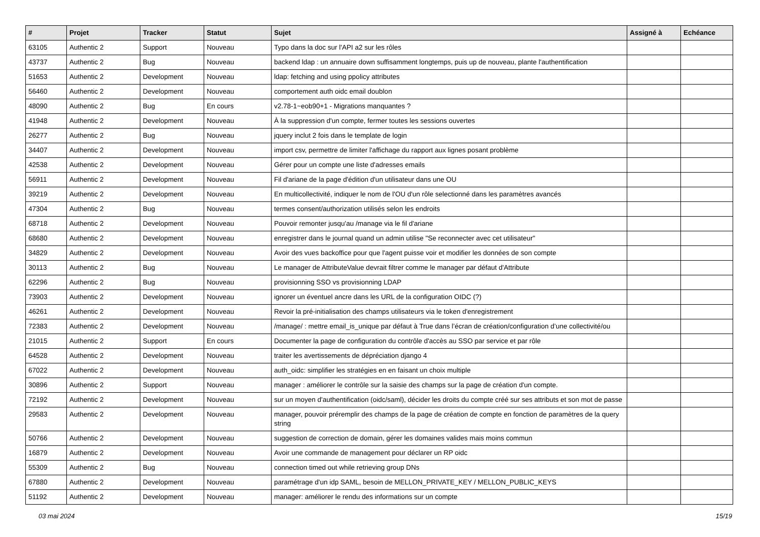| # | Projet | Tracker | Statut | Sujet | Assigné à | Echéance |
| --- | --- | --- | --- | --- | --- | --- |
| 63105 | Authentic 2 | Support | Nouveau | Typo dans la doc sur l'API a2 sur les rôles | | |
| 43737 | Authentic 2 | Bug | Nouveau | backend ldap : un annuaire down suffisamment longtemps, puis up de nouveau, plante l'authentification | | |
| 51653 | Authentic 2 | Development | Nouveau | ldap: fetching and using ppolicy attributes | | |
| 56460 | Authentic 2 | Development | Nouveau | comportement auth oidc email doublon | | |
| 48090 | Authentic 2 | Bug | En cours | v2.78-1~eob90+1 - Migrations manquantes ? | | |
| 41948 | Authentic 2 | Development | Nouveau | À la suppression d'un compte, fermer toutes les sessions ouvertes | | |
| 26277 | Authentic 2 | Bug | Nouveau | jquery inclut 2 fois dans le template de login | | |
| 34407 | Authentic 2 | Development | Nouveau | import csv, permettre de limiter l'affichage du rapport aux lignes posant problème | | |
| 42538 | Authentic 2 | Development | Nouveau | Gérer pour un compte une liste d'adresses emails | | |
| 56911 | Authentic 2 | Development | Nouveau | Fil d'ariane de la page d'édition d'un utilisateur dans une OU | | |
| 39219 | Authentic 2 | Development | Nouveau | En multicollectivité, indiquer le nom de l'OU d'un rôle selectionné dans les paramètres avancés | | |
| 47304 | Authentic 2 | Bug | Nouveau | termes consent/authorization utilisés selon les endroits | | |
| 68718 | Authentic 2 | Development | Nouveau | Pouvoir remonter jusqu'au /manage via le fil d'ariane | | |
| 68680 | Authentic 2 | Development | Nouveau | enregistrer dans le journal quand un admin utilise "Se reconnecter avec cet utilisateur" | | |
| 34829 | Authentic 2 | Development | Nouveau | Avoir des vues backoffice pour que l'agent puisse voir et modifier les données de son compte | | |
| 30113 | Authentic 2 | Bug | Nouveau | Le manager de AttributeValue devrait filtrer comme le manager par défaut d'Attribute | | |
| 62296 | Authentic 2 | Bug | Nouveau | provisionning SSO vs provisionning LDAP | | |
| 73903 | Authentic 2 | Development | Nouveau | ignorer un éventuel ancre dans les URL de la configuration OIDC (?) | | |
| 46261 | Authentic 2 | Development | Nouveau | Revoir la pré-initialisation des champs utilisateurs via le token d'enregistrement | | |
| 72383 | Authentic 2 | Development | Nouveau | /manage/ : mettre email_is_unique par défaut à True dans l’écran de création/configuration d’une collectivité/ou | | |
| 21015 | Authentic 2 | Support | En cours | Documenter la page de configuration du contrôle d'accès au SSO par service et par rôle | | |
| 64528 | Authentic 2 | Development | Nouveau | traiter les avertissements de dépréciation django 4 | | |
| 67022 | Authentic 2 | Development | Nouveau | auth_oidc: simplifier les stratégies en en faisant un choix multiple | | |
| 30896 | Authentic 2 | Support | Nouveau | manager : améliorer le contrôle sur la saisie des champs sur la page de création d'un compte. | | |
| 72192 | Authentic 2 | Development | Nouveau | sur un moyen d'authentification (oidc/saml), décider les droits du compte créé sur ses attributs et son mot de passe | | |
| 29583 | Authentic 2 | Development | Nouveau | manager, pouvoir préremplir des champs de la page de création de compte en fonction de paramètres de la query string | | |
| 50766 | Authentic 2 | Development | Nouveau | suggestion de correction de domain, gérer les domaines valides mais moins commun | | |
| 16879 | Authentic 2 | Development | Nouveau | Avoir une commande de management pour déclarer un RP oidc | | |
| 55309 | Authentic 2 | Bug | Nouveau | connection timed out while retrieving group DNs | | |
| 67880 | Authentic 2 | Development | Nouveau | paramétrage d'un idp SAML, besoin de MELLON_PRIVATE_KEY / MELLON_PUBLIC_KEYS | | |
| 51192 | Authentic 2 | Development | Nouveau | manager: améliorer le rendu des informations sur un compte | | |
03 mai 2024 15/19